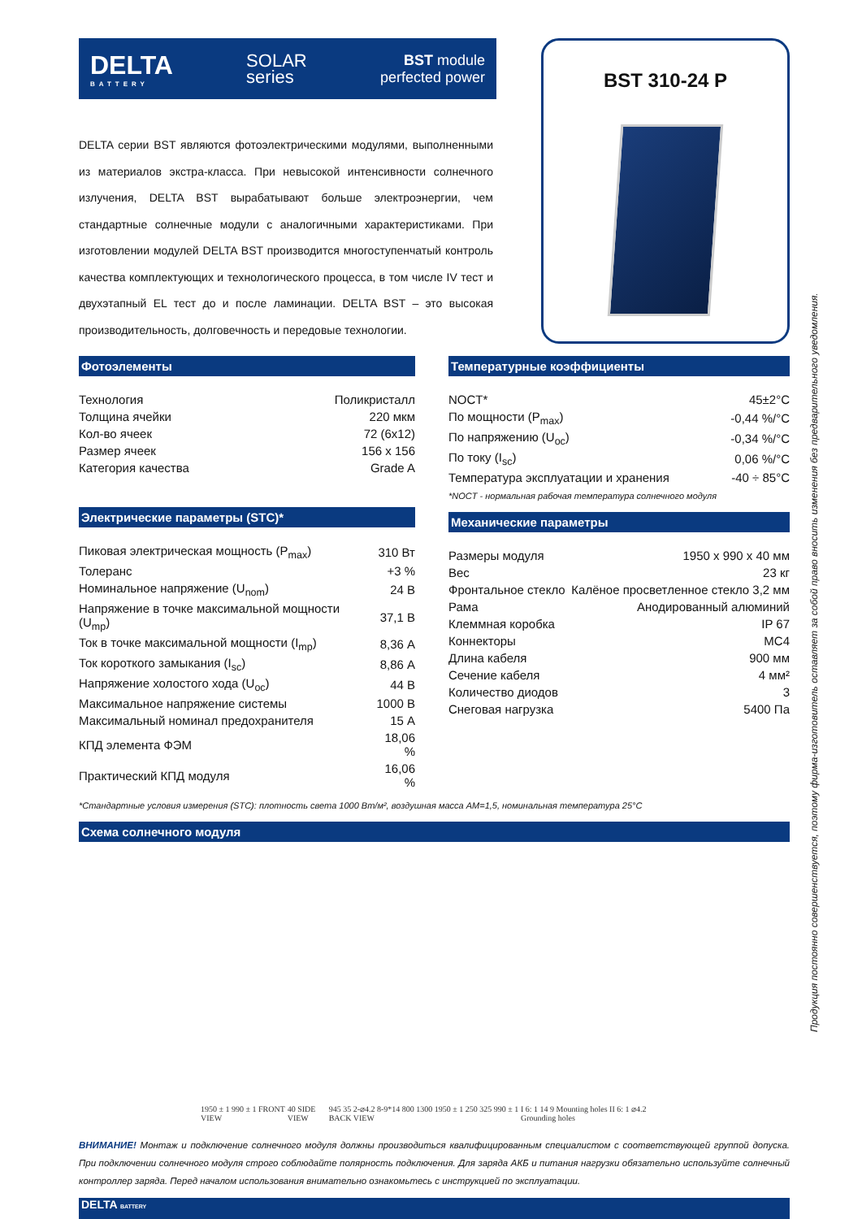DELTA
BATTERY
SOLAR
series
BST module
perfected power
DELTA серии BST являются фотоэлектрическими модулями, выполненными из материалов экстра-класса. При невысокой интенсивности солнечного излучения, DELTA BST вырабатывают больше электроэнергии, чем стандартные солнечные модули с аналогичными характеристиками. При изготовлении модулей DELTA BST производится многоступенчатый контроль качества комплектующих и технологического процесса, в том числе IV тест и двухэтапный EL тест до и после ламинации. DELTA BST – это высокая производительность, долговечность и передовые технологии.
BST 310-24 P
Фотоэлементы
| Технология | Поликристалл |
| Толщина ячейки | 220 мкм |
| Кол-во ячеек | 72 (6x12) |
| Размер ячеек | 156 x 156 |
| Категория качества | Grade A |
Электрические параметры (STC)*
| Пиковая электрическая мощность (P<sub>max</sub>) | 310 Вт |
| Толеранс | +3 % |
| Номинальное напряжение (U<sub>nom</sub>) | 24 В |
| Напряжение в точке максимальной мощности (U<sub>mp</sub>) | 37,1 В |
| Ток в точке максимальной мощности (I<sub>mp</sub>) | 8,36 А |
| Ток короткого замыкания (I<sub>sc</sub>) | 8,86 А |
| Напряжение холостого хода (U<sub>oc</sub>) | 44 В |
| Максимальное напряжение системы | 1000 В |
| Максимальный номинал предохранителя | 15 А |
| КПД элемента ФЭМ | 18,06 % |
| Практический КПД модуля | 16,06 % |
Температурные коэффициенты
| NOCT* | 45±2°C |
| По мощности (P<sub>max</sub>) | -0,44 %/°C |
| По напряжению (U<sub>oc</sub>) | -0,34 %/°C |
| По току (I<sub>sc</sub>) | 0,06 %/°C |
| Температура эксплуатации и хранения | -40 ÷ 85°C |
*NOCT - нормальная рабочая температура солнечного модуля
Механические параметры
| Размеры модуля | 1950 x 990 x 40 мм |
| Вес | 23 кг |
| Фронтальное стекло | Калёное просветленное стекло 3,2 мм |
| Рама | Анодированный алюминий |
| Клеммная коробка | IP 67 |
| Коннекторы | MC4 |
| Длина кабеля | 900 мм |
| Сечение кабеля | 4 мм² |
| Количество диодов | 3 |
| Снеговая нагрузка | 5400 Па |
*Стандартные условия измерения (STC): плотность света 1000 Вт/м², воздушная масса AM=1,5, номинальная температура 25°C
Схема солнечного модуля
1950 ± 1 990 ± 1 FRONT VIEW
40 SIDE VIEW
945 35 2-⌀4.2 8-9*14 800 1300 1950 ± 1 250 325 990 ± 1 BACK VIEW
I 6: 1 14 9 Mounting holes II 6: 1 ⌀4.2 Grounding holes
ВНИМАНИЕ! Монтаж и подключение солнечного модуля должны производиться квалифицированным специалистом с соответствующей группой допуска. При подключении солнечного модуля строго соблюдайте полярность подключения. Для заряда АКБ и питания нагрузки обязательно используйте солнечный контроллер заряда. Перед началом использования внимательно ознакомьтесь с инструкцией по эксплуатации.
DELTA BATTERY
Продукция постоянно совершенствуется, поэтому фирма-изготовитель оставляет за собой право вносить изменения без предварительного уведомления.